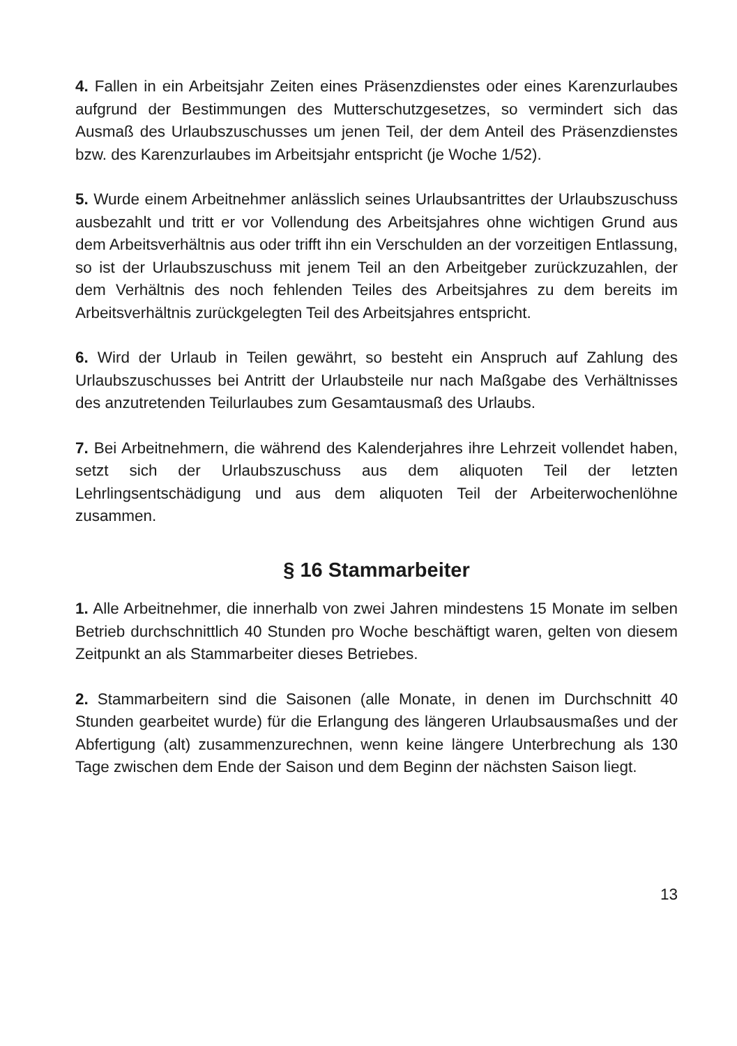4. Fallen in ein Arbeitsjahr Zeiten eines Präsenzdienstes oder eines Karenzurlaubes aufgrund der Bestimmungen des Mutterschutzgesetzes, so vermindert sich das Ausmaß des Urlaubszuschusses um jenen Teil, der dem Anteil des Präsenzdienstes bzw. des Karenzurlaubes im Arbeitsjahr entspricht (je Woche 1/52).
5. Wurde einem Arbeitnehmer anlässlich seines Urlaubsantrittes der Urlaubszuschuss ausbezahlt und tritt er vor Vollendung des Arbeitsjahres ohne wichtigen Grund aus dem Arbeitsverhältnis aus oder trifft ihn ein Verschulden an der vorzeitigen Entlassung, so ist der Urlaubszuschuss mit jenem Teil an den Arbeitgeber zurückzuzahlen, der dem Verhältnis des noch fehlenden Teiles des Arbeitsjahres zu dem bereits im Arbeitsverhältnis zurückgelegten Teil des Arbeitsjahres entspricht.
6. Wird der Urlaub in Teilen gewährt, so besteht ein Anspruch auf Zahlung des Urlaubszuschusses bei Antritt der Urlaubsteile nur nach Maßgabe des Verhältnisses des anzutretenden Teilurlaubes zum Gesamtausmaß des Urlaubs.
7. Bei Arbeitnehmern, die während des Kalenderjahres ihre Lehrzeit vollendet haben, setzt sich der Urlaubszuschuss aus dem aliquoten Teil der letzten Lehrlingsentschädigung und aus dem aliquoten Teil der Arbeiterwochenlöhne zusammen.
§ 16 Stammarbeiter
1. Alle Arbeitnehmer, die innerhalb von zwei Jahren mindestens 15 Monate im selben Betrieb durchschnittlich 40 Stunden pro Woche beschäftigt waren, gelten von diesem Zeitpunkt an als Stammarbeiter dieses Betriebes.
2. Stammarbeitern sind die Saisonen (alle Monate, in denen im Durchschnitt 40 Stunden gearbeitet wurde) für die Erlangung des längeren Urlaubsausmaßes und der Abfertigung (alt) zusammenzurechnen, wenn keine längere Unterbrechung als 130 Tage zwischen dem Ende der Saison und dem Beginn der nächsten Saison liegt.
13